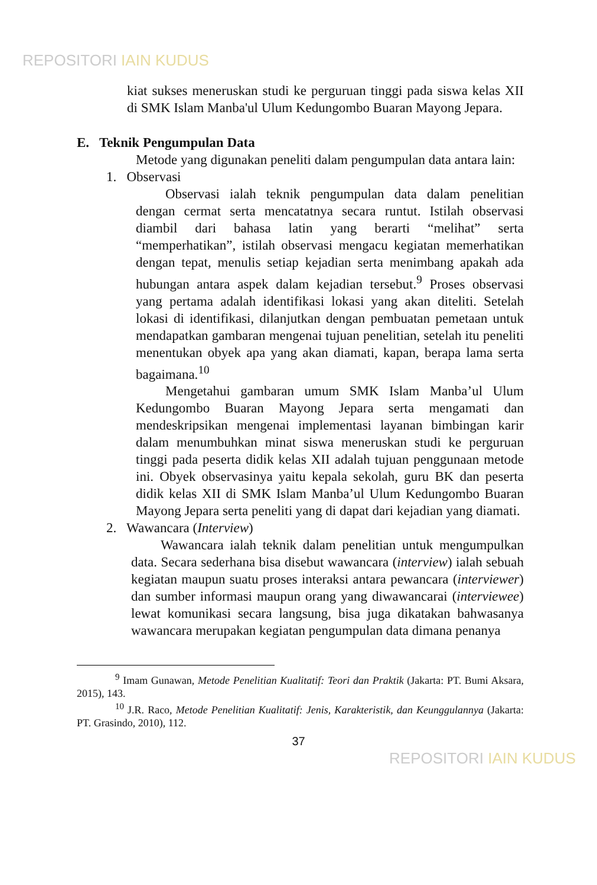REPOSITORI IAIN KUDUS
kiat sukses meneruskan studi ke perguruan tinggi pada siswa kelas XII di SMK Islam Manba'ul Ulum Kedungombo Buaran Mayong Jepara.
E. Teknik Pengumpulan Data
Metode yang digunakan peneliti dalam pengumpulan data antara lain:
1. Observasi
Observasi ialah teknik pengumpulan data dalam penelitian dengan cermat serta mencatatnya secara runtut. Istilah observasi diambil dari bahasa latin yang berarti “melihat” serta “memperhatikan”, istilah observasi mengacu kegiatan memerhatikan dengan tepat, menulis setiap kejadian serta menimbang apakah ada hubungan antara aspek dalam kejadian tersebut.<sup>9</sup> Proses observasi yang pertama adalah identifikasi lokasi yang akan diteliti. Setelah lokasi di identifikasi, dilanjutkan dengan pembuatan pemetaan untuk mendapatkan gambaran mengenai tujuan penelitian, setelah itu peneliti menentukan obyek apa yang akan diamati, kapan, berapa lama serta bagaimana.<sup>10</sup>
Mengetahui gambaran umum SMK Islam Manba’ul Ulum Kedungombo Buaran Mayong Jepara serta mengamati dan mendeskripsikan mengenai implementasi layanan bimbingan karir dalam menumbuhkan minat siswa meneruskan studi ke perguruan tinggi pada peserta didik kelas XII adalah tujuan penggunaan metode ini. Obyek observasinya yaitu kepala sekolah, guru BK dan peserta didik kelas XII di SMK Islam Manba’ul Ulum Kedungombo Buaran Mayong Jepara serta peneliti yang di dapat dari kejadian yang diamati.
2. Wawancara (Interview)
Wawancara ialah teknik dalam penelitian untuk mengumpulkan data. Secara sederhana bisa disebut wawancara (interview) ialah sebuah kegiatan maupun suatu proses interaksi antara pewancara (interviewer) dan sumber informasi maupun orang yang diwawancarai (interviewee) lewat komunikasi secara langsung, bisa juga dikatakan bahwasanya wawancara merupakan kegiatan pengumpulan data dimana penanya
<sup>9</sup> Imam Gunawan, Metode Penelitian Kualitatif: Teori dan Praktik (Jakarta: PT. Bumi Aksara, 2015), 143.
<sup>10</sup> J.R. Raco, Metode Penelitian Kualitatif: Jenis, Karakteristik, dan Keunggulannya (Jakarta: PT. Grasindo, 2010), 112.
37
REPOSITORI IAIN KUDUS